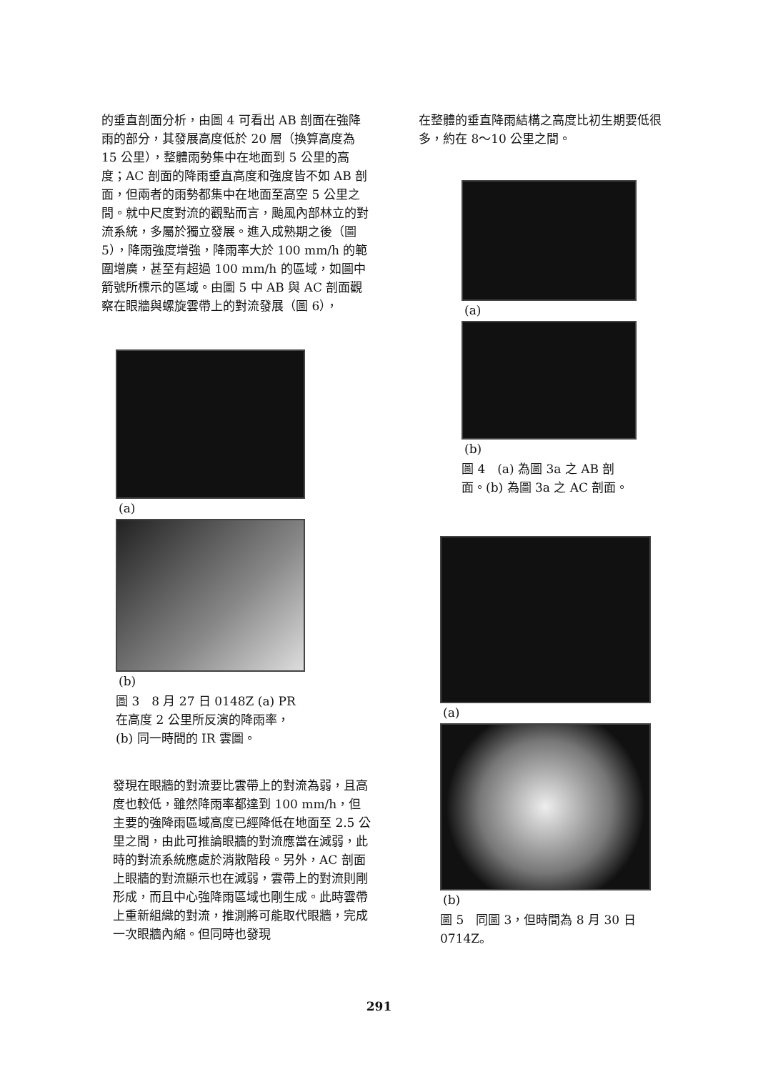的垂直剖面分析，由圖 4 可看出 AB 剖面在強降雨的部分，其發展高度低於 20 層（換算高度為 15 公里），整體雨勢集中在地面到 5 公里的高度；AC 剖面的降雨垂直高度和強度皆不如 AB 剖面，但兩者的雨勢都集中在地面至高空 5 公里之間。就中尺度對流的觀點而言，颱風內部林立的對流系統，多屬於獨立發展。進入成熟期之後（圖 5），降雨強度增強，降雨率大於 100 mm/h 的範圍增廣，甚至有超過 100 mm/h 的區域，如圖中箭號所標示的區域。由圖 5 中 AB 與 AC 剖面觀察在眼牆與螺旋雲帶上的對流發展（圖 6），
(a)
(b)
圖 3　8 月 27 日 0148Z (a) PR 在高度 2 公里所反演的降雨率，(b) 同一時間的 IR 雲圖。
發現在眼牆的對流要比雲帶上的對流為弱，且高度也較低，雖然降雨率都達到 100 mm/h，但主要的強降雨區域高度已經降低在地面至 2.5 公里之間，由此可推論眼牆的對流應當在減弱，此時的對流系統應處於消散階段。另外，AC 剖面上眼牆的對流顯示也在減弱，雲帶上的對流則剛形成，而且中心強降雨區域也剛生成。此時雲帶上重新組織的對流，推測將可能取代眼牆，完成一次眼牆內縮。但同時也發現
在整體的垂直降雨結構之高度比初生期要低很多，約在 8～10 公里之間。
(a)
(b)
圖 4　(a) 為圖 3a 之 AB 剖面。(b) 為圖 3a 之 AC 剖面。
(a)
(b)
圖 5　同圖 3，但時間為 8 月 30 日 0714Z。
291